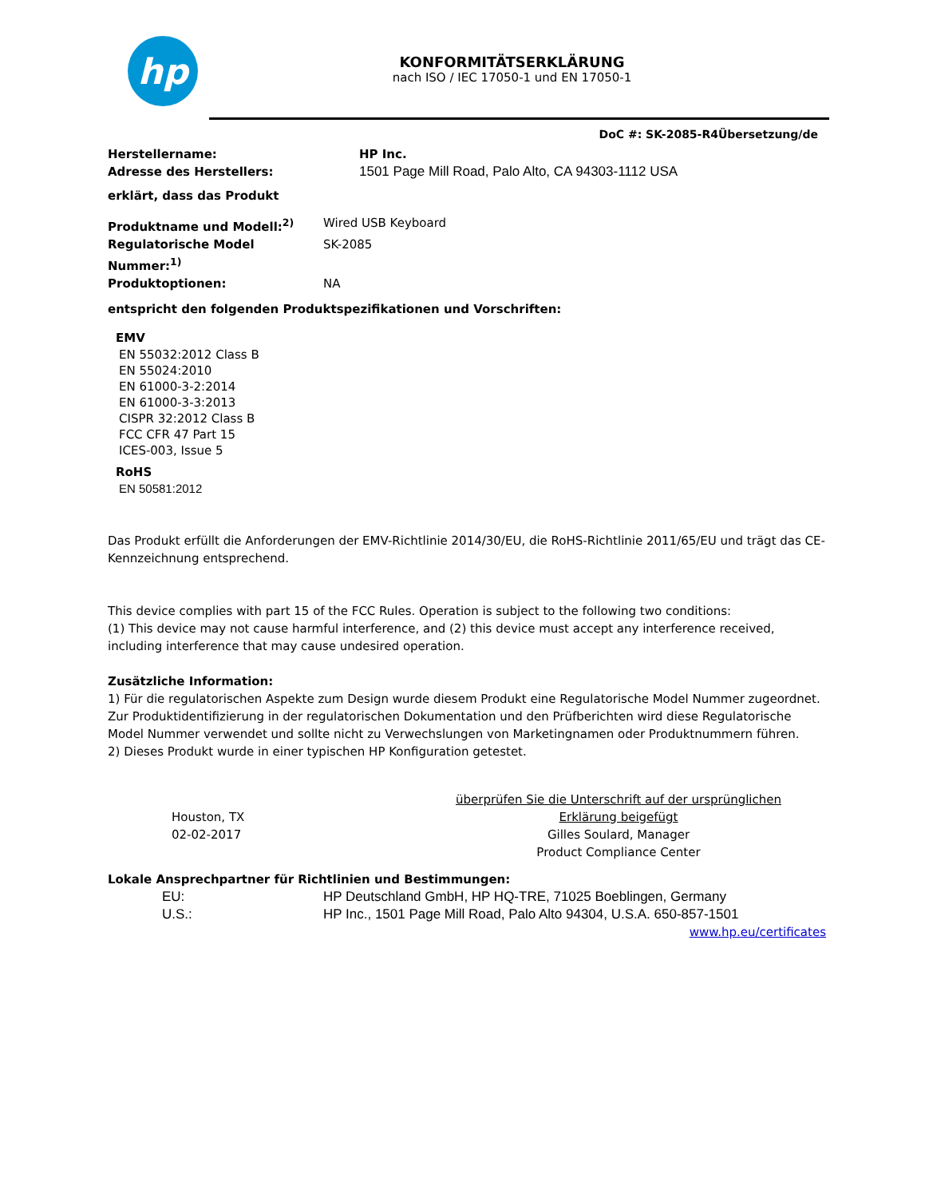hp
KONFORMITÄTSERKLÄRUNG
nach ISO / IEC 17050-1 und EN 17050-1
DoC #: SK-2085-R4Übersetzung/de
Herstellername: HP Inc.
Adresse des Herstellers: 1501 Page Mill Road, Palo Alto, CA 94303-1112 USA
erklärt, dass das Produkt
Produktname und Modell:<sup>2)</sup> Wired USB Keyboard
Regulatorische Model Nummer:<sup>1)</sup> SK-2085
Produktoptionen: NA
entspricht den folgenden Produktspezifikationen und Vorschriften:
EMV
EN 55032:2012 Class B
EN 55024:2010
EN 61000-3-2:2014
EN 61000-3-3:2013
CISPR 32:2012 Class B
FCC CFR 47 Part 15
ICES-003, Issue 5
RoHS
EN 50581:2012
Das Produkt erfüllt die Anforderungen der EMV-Richtlinie 2014/30/EU, die RoHS-Richtlinie 2011/65/EU und trägt das CE-Kennzeichnung entsprechend.
This device complies with part 15 of the FCC Rules. Operation is subject to the following two conditions:
(1) This device may not cause harmful interference, and (2) this device must accept any interference received, including interference that may cause undesired operation.
Zusätzliche Information:
1) Für die regulatorischen Aspekte zum Design wurde diesem Produkt eine Regulatorische Model Nummer zugeordnet. Zur Produktidentifizierung in der regulatorischen Dokumentation und den Prüfberichten wird diese Regulatorische Model Nummer verwendet und sollte nicht zu Verwechslungen von Marketingnamen oder Produktnummern führen.
2) Dieses Produkt wurde in einer typischen HP Konfiguration getestet.
Houston, TX
02-02-2017
überprüfen Sie die Unterschrift auf der ursprünglichen
Erklärung beigefügt
Gilles Soulard, Manager
Product Compliance Center
Lokale Ansprechpartner für Richtlinien und Bestimmungen:
EU: HP Deutschland GmbH, HP HQ-TRE, 71025 Boeblingen, Germany
U.S.: HP Inc., 1501 Page Mill Road, Palo Alto 94304, U.S.A. 650-857-1501
www.hp.eu/certificates